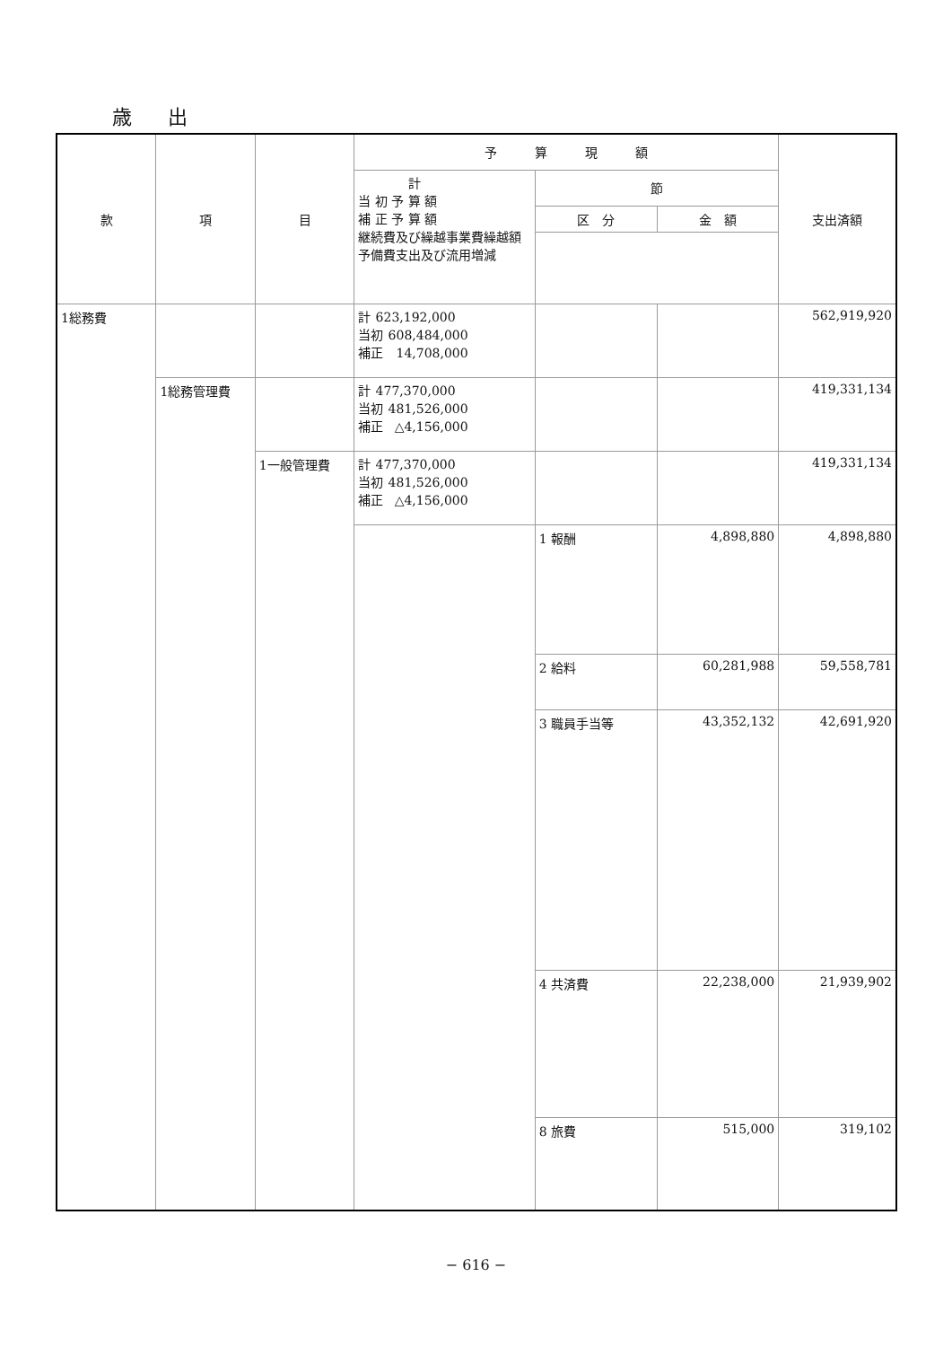歳出
| 款 | 項 | 目 | 予 算 現 額 | | | 支出済額 |
| --- | --- | --- | --- | --- | --- | --- |
| | | | 計 当 初 予 算 額 補 正 予 算 額 継続費及び繰越事業費繰越額 予備費支出及び流用増減 | 節 | | |
| | | | | 区 分 | 金 額 | |
| 1総務費 | | | 計 623,192,000 当初 608,484,000 補正 14,708,000 | | | 562,919,920 |
| | 1総務管理費 | | 計 477,370,000 当初 481,526,000 補正 △4,156,000 | | | 419,331,134 |
| | | 1一般管理費 | 計 477,370,000 当初 481,526,000 補正 △4,156,000 | | | 419,331,134 |
| | | | | 1 報酬 | 4,898,880 | 4,898,880 |
| | | | | 2 給料 | 60,281,988 | 59,558,781 |
| | | | | 3 職員手当等 | 43,352,132 | 42,691,920 |
| | | | | 4 共済費 | 22,238,000 | 21,939,902 |
| | | | | 8 旅費 | 515,000 | 319,102 |
− 616 −